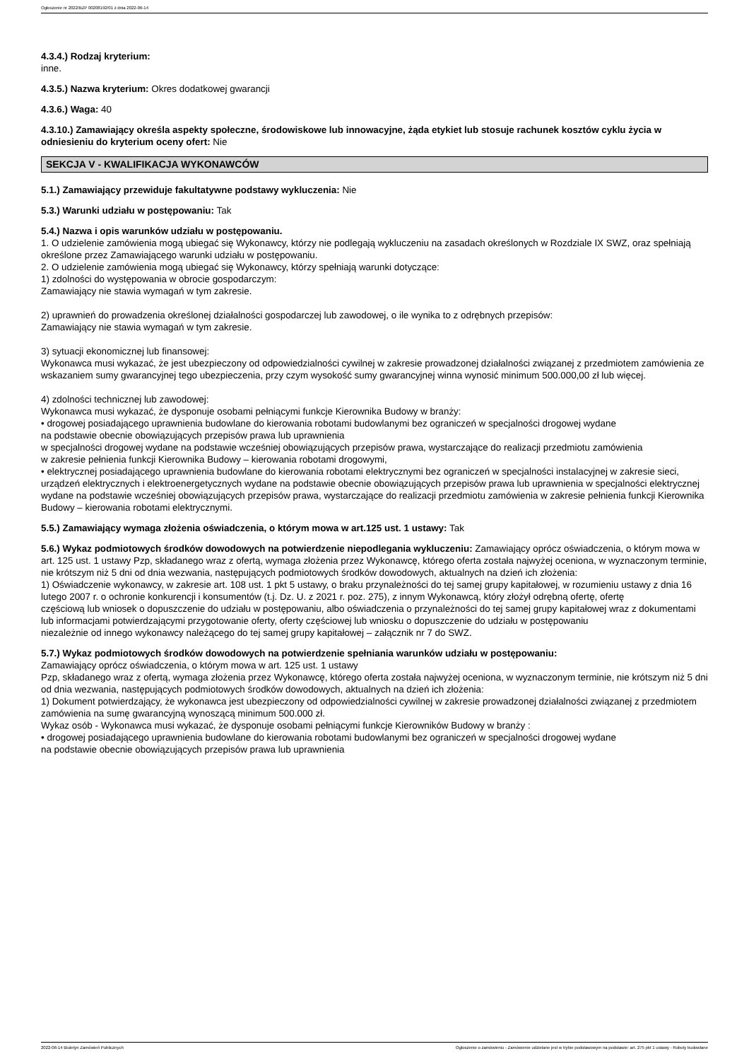Ogłoszenie nr 2022/BZP 00208192/01 z dnia 2022-06-14
4.3.4.) Rodzaj kryterium:
inne.
4.3.5.) Nazwa kryterium: Okres dodatkowej gwarancji
4.3.6.) Waga: 40
4.3.10.) Zamawiający określa aspekty społeczne, środowiskowe lub innowacyjne, żąda etykiet lub stosuje rachunek kosztów cyklu życia w odniesieniu do kryterium oceny ofert: Nie
SEKCJA V - KWALIFIKACJA WYKONAWCÓW
5.1.) Zamawiający przewiduje fakultatywne podstawy wykluczenia: Nie
5.3.) Warunki udziału w postępowaniu: Tak
5.4.) Nazwa i opis warunków udziału w postępowaniu.
1. O udzielenie zamówienia mogą ubiegać się Wykonawcy, którzy nie podlegają wykluczeniu na zasadach określonych w Rozdziale IX SWZ, oraz spełniają określone przez Zamawiającego warunki udziału w postępowaniu.
2. O udzielenie zamówienia mogą ubiegać się Wykonawcy, którzy spełniają warunki dotyczące:
1) zdolności do występowania w obrocie gospodarczym:
Zamawiający nie stawia wymagań w tym zakresie.
2) uprawnień do prowadzenia określonej działalności gospodarczej lub zawodowej, o ile wynika to z odrębnych przepisów:
Zamawiający nie stawia wymagań w tym zakresie.
3) sytuacji ekonomicznej lub finansowej:
Wykonawca musi wykazać, że jest ubezpieczony od odpowiedzialności cywilnej w zakresie prowadzonej działalności związanej z przedmiotem zamówienia ze wskazaniem sumy gwarancyjnej tego ubezpieczenia, przy czym wysokość sumy gwarancyjnej winna wynosić minimum 500.000,00 zł lub więcej.
4) zdolności technicznej lub zawodowej:
Wykonawca musi wykazać, że dysponuje osobami pełniącymi funkcje Kierownika Budowy w branży:
• drogowej posiadającego uprawnienia budowlane do kierowania robotami budowlanymi bez ograniczeń w specjalności drogowej wydane
na podstawie obecnie obowiązujących przepisów prawa lub uprawnienia
w specjalności drogowej wydane na podstawie wcześniej obowiązujących przepisów prawa, wystarczające do realizacji przedmiotu zamówienia
w zakresie pełnienia funkcji Kierownika Budowy – kierowania robotami drogowymi,
• elektrycznej posiadającego uprawnienia budowlane do kierowania robotami elektrycznymi bez ograniczeń w specjalności instalacyjnej w zakresie sieci, urządzeń elektrycznych i elektroenergetycznych wydane na podstawie obecnie obowiązujących przepisów prawa lub uprawnienia w specjalności elektrycznej wydane na podstawie wcześniej obowiązujących przepisów prawa, wystarczające do realizacji przedmiotu zamówienia w zakresie pełnienia funkcji Kierownika Budowy – kierowania robotami elektrycznymi.
5.5.) Zamawiający wymaga złożenia oświadczenia, o którym mowa w art.125 ust. 1 ustawy: Tak
5.6.) Wykaz podmiotowych środków dowodowych na potwierdzenie niepodlegania wykluczeniu: Zamawiający oprócz oświadczenia, o którym mowa w art. 125 ust. 1 ustawy Pzp, składanego wraz z ofertą, wymaga złożenia przez Wykonawcę, którego oferta została najwyżej oceniona, w wyznaczonym terminie, nie krótszym niż 5 dni od dnia wezwania, następujących podmiotowych środków dowodowych, aktualnych na dzień ich złożenia:
1) Oświadczenie wykonawcy, w zakresie art. 108 ust. 1 pkt 5 ustawy, o braku przynależności do tej samej grupy kapitałowej, w rozumieniu ustawy z dnia 16 lutego 2007 r. o ochronie konkurencji i konsumentów (t.j. Dz. U. z 2021 r. poz. 275), z innym Wykonawcą, który złożył odrębną ofertę, ofertę
częściową lub wniosek o dopuszczenie do udziału w postępowaniu, albo oświadczenia o przynależności do tej samej grupy kapitałowej wraz z dokumentami lub informacjami potwierdzającymi przygotowanie oferty, oferty częściowej lub wniosku o dopuszczenie do udziału w postępowaniu
niezależnie od innego wykonawcy należącego do tej samej grupy kapitałowej – załącznik nr 7 do SWZ.
5.7.) Wykaz podmiotowych środków dowodowych na potwierdzenie spełniania warunków udziału w postępowaniu:
Zamawiający oprócz oświadczenia, o którym mowa w art. 125 ust. 1 ustawy
Pzp, składanego wraz z ofertą, wymaga złożenia przez Wykonawcę, którego oferta została najwyżej oceniona, w wyznaczonym terminie, nie krótszym niż 5 dni od dnia wezwania, następujących podmiotowych środków dowodowych, aktualnych na dzień ich złożenia:
1) Dokument potwierdzający, że wykonawca jest ubezpieczony od odpowiedzialności cywilnej w zakresie prowadzonej działalności związanej z przedmiotem zamówienia na sumę gwarancyjną wynoszącą minimum 500.000 zł.
Wykaz osób - Wykonawca musi wykazać, że dysponuje osobami pełniącymi funkcje Kierowników Budowy w branży :
• drogowej posiadającego uprawnienia budowlane do kierowania robotami budowlanymi bez ograniczeń w specjalności drogowej wydane
na podstawie obecnie obowiązujących przepisów prawa lub uprawnienia
2022-06-14 Biuletyn Zamówień Publicznych Ogłoszenie o zamówieniu - Zamówienie udzielane jest w trybie podstawowym na podstawie: art. 275 pkt 1 ustawy - Roboty budowlane